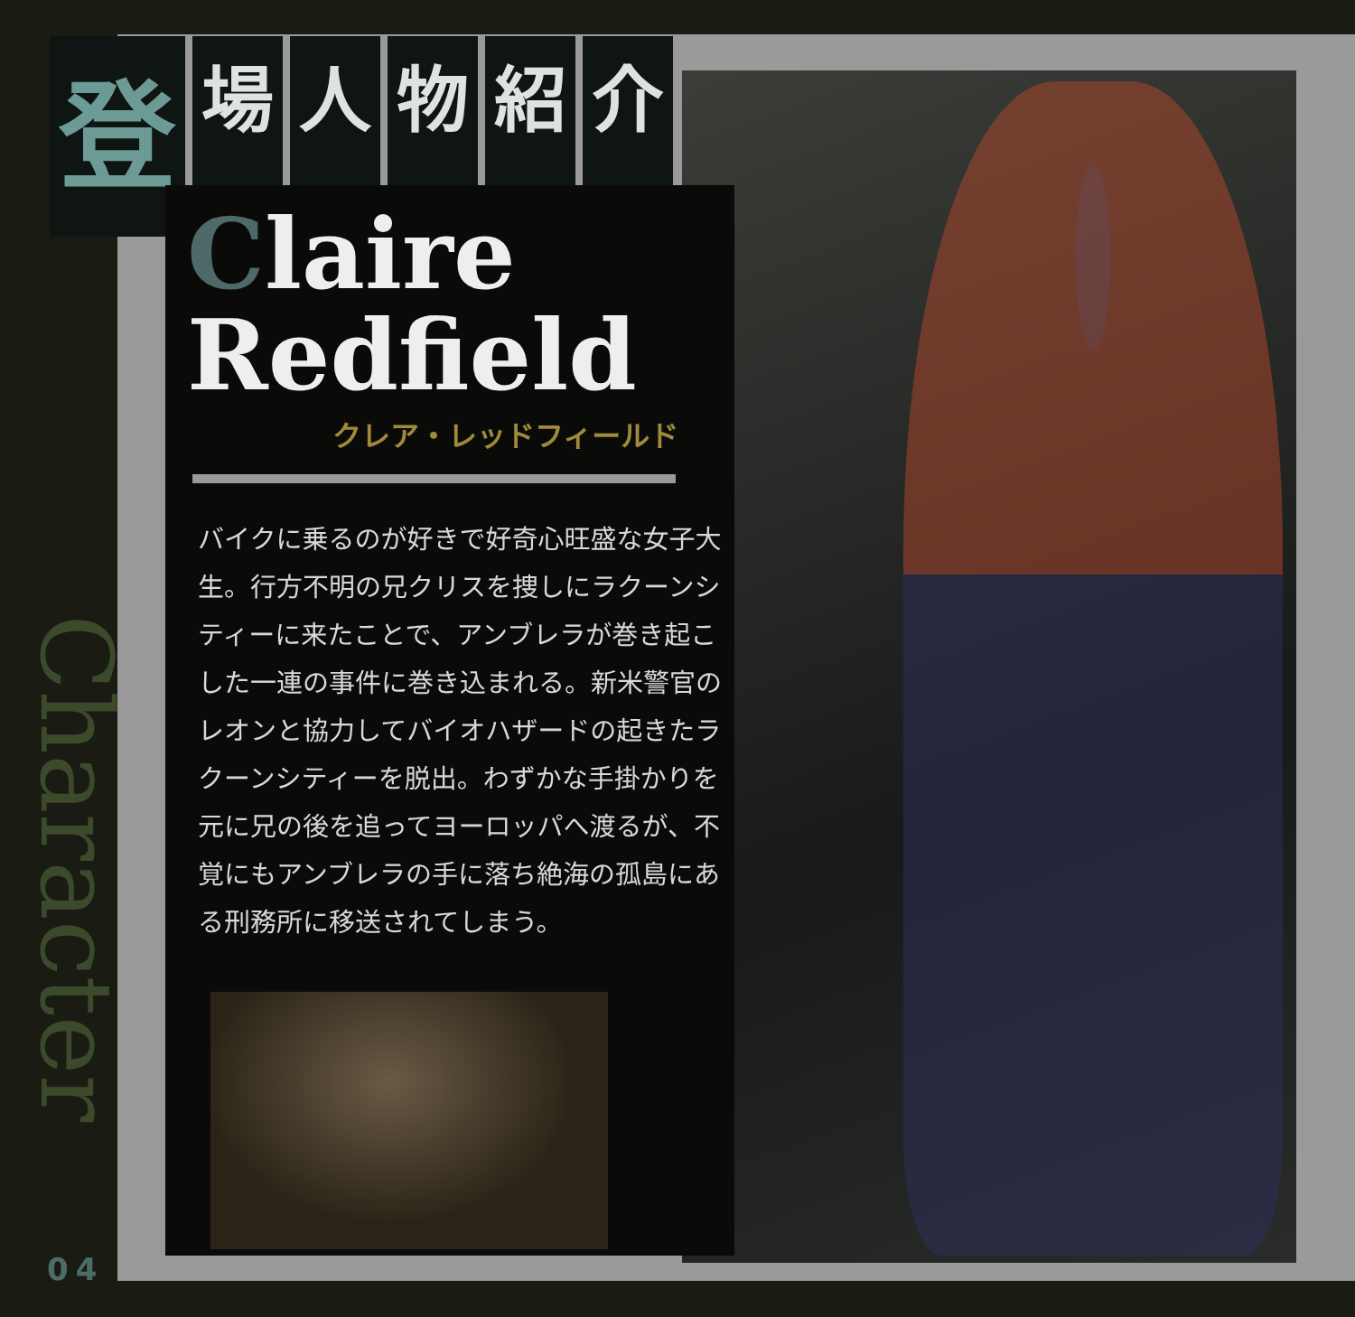登場人物紹介
Character
Claire
Redfield
クレア・レッドフィールド
バイクに乗るのが好きで好奇心旺盛な女子大生。行方不明の兄クリスを捜しにラクーンシティーに来たことで、アンブレラが巻き起こした一連の事件に巻き込まれる。新米警官のレオンと協力してバイオハザードの起きたラクーンシティーを脱出。わずかな手掛かりを元に兄の後を追ってヨーロッパへ渡るが、不覚にもアンブレラの手に落ち絶海の孤島にある刑務所に移送されてしまう。
04